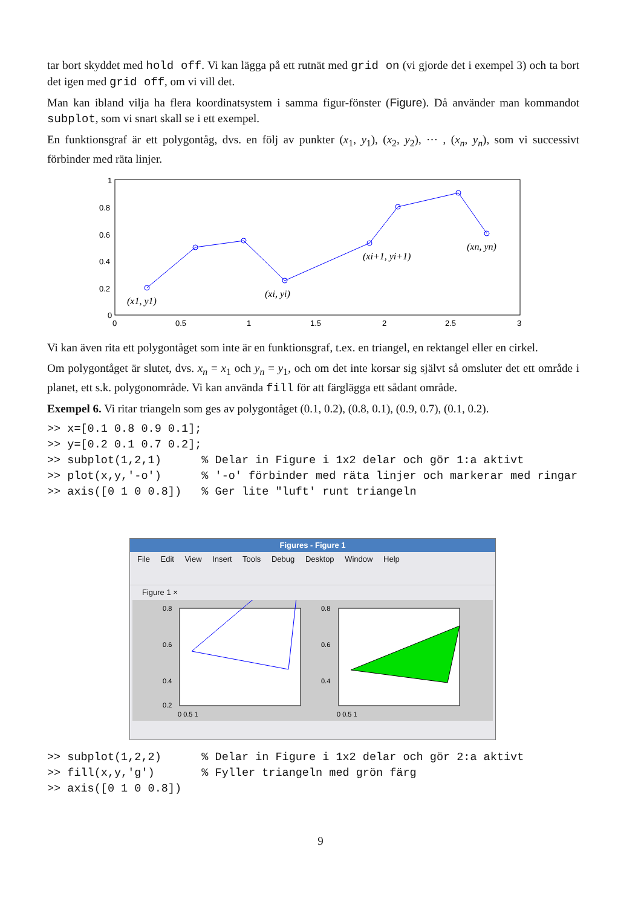tar bort skyddet med hold off. Vi kan lägga på ett rutnät med grid on (vi gjorde det i exempel 3) och ta bort det igen med grid off, om vi vill det.
Man kan ibland vilja ha flera koordinatsystem i samma figur-fönster (Figure). Då använder man kommandot subplot, som vi snart skall se i ett exempel.
En funktionsgraf är ett polygontåg, dvs. en följ av punkter (x<sub>1</sub>, y<sub>1</sub>), (x<sub>2</sub>, y<sub>2</sub>), ⋯ , (x<sub>n</sub>, y<sub>n</sub>), som vi successivt förbinder med räta linjer.
1
0.8
0.6
0.4
0.2
0
0
0.5
1
1.5
2
2.5
3
(x1, y1)
(xi, yi)
(xi+1, yi+1)
(xn, yn)
Vi kan även rita ett polygontåget som inte är en funktionsgraf, t.ex. en triangel, en rektangel eller en cirkel.
Om polygontåget är slutet, dvs. x<sub>n</sub> = x<sub>1</sub> och y<sub>n</sub> = y<sub>1</sub>, och om det inte korsar sig självt så omsluter det ett område i planet, ett s.k. polygonområde. Vi kan använda fill för att färglägga ett sådant område.
Exempel 6. Vi ritar triangeln som ges av polygontåget (0.1, 0.2), (0.8, 0.1), (0.9, 0.7), (0.1, 0.2).
>> x=[0.1 0.8 0.9 0.1];
>> y=[0.2 0.1 0.7 0.2];
>> subplot(1,2,1)      % Delar in Figure i 1x2 delar och gör 1:a aktivt
>> plot(x,y,'-o')      % '-o' förbinder med räta linjer och markerar med ringar
>> axis([0 1 0 0.8])   % Ger lite "luft' runt triangeln
Figures - Figure 1
File Edit View Insert Tools Debug Desktop Window Help
Figure 1 ×
0.8
0.6
0.4
0.2
0 0.5 1
0.8
0.6
0.4
0 0.5 1
>> subplot(1,2,2)      % Delar in Figure i 1x2 delar och gör 2:a aktivt
>> fill(x,y,'g')       % Fyller triangeln med grön färg
>> axis([0 1 0 0.8])
9